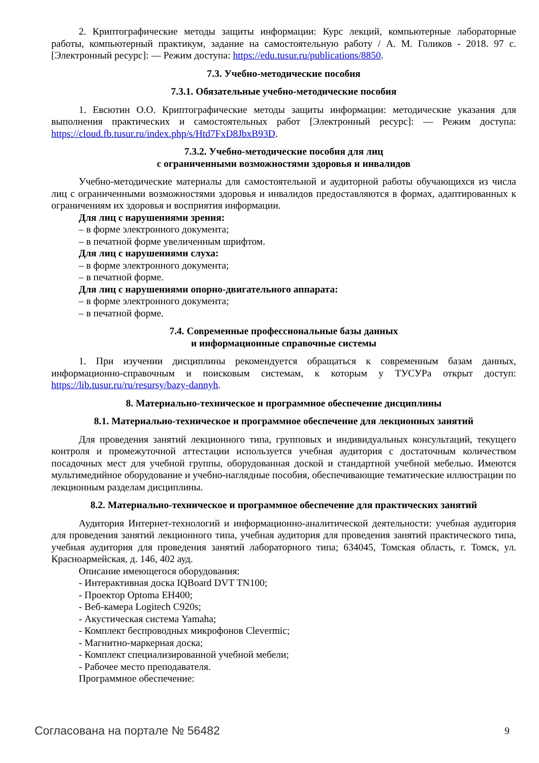2. Криптографические методы защиты информации: Курс лекций, компьютерные лабораторные работы, компьютерный практикум, задание на самостоятельную работу / А. М. Голиков - 2018. 97 с. [Электронный ресурс]: — Режим доступа: https://edu.tusur.ru/publications/8850.
7.3. Учебно-методические пособия
7.3.1. Обязательные учебно-методические пособия
1. Евсютин О.О. Криптографические методы защиты информации: методические указания для выполнения практических и самостоятельных работ [Электронный ресурс]: — Режим доступа: https://cloud.fb.tusur.ru/index.php/s/Htd7FxD8JbxB93D.
7.3.2. Учебно-методические пособия для лиц
с ограниченными возможностями здоровья и инвалидов
Учебно-методические материалы для самостоятельной и аудиторной работы обучающихся из числа лиц с ограниченными возможностями здоровья и инвалидов предоставляются в формах, адаптированных к ограничениям их здоровья и восприятия информации.
Для лиц с нарушениями зрения:
– в форме электронного документа;
– в печатной форме увеличенным шрифтом.
Для лиц с нарушениями слуха:
– в форме электронного документа;
– в печатной форме.
Для лиц с нарушениями опорно-двигательного аппарата:
– в форме электронного документа;
– в печатной форме.
7.4. Современные профессиональные базы данных
и информационные справочные системы
1. При изучении дисциплины рекомендуется обращаться к современным базам данных, информационно-справочным и поисковым системам, к которым у ТУСУРа открыт доступ: https://lib.tusur.ru/ru/resursy/bazy-dannyh.
8. Материально-техническое и программное обеспечение дисциплины
8.1. Материально-техническое и программное обеспечение для лекционных занятий
Для проведения занятий лекционного типа, групповых и индивидуальных консультаций, текущего контроля и промежуточной аттестации используется учебная аудитория с достаточным количеством посадочных мест для учебной группы, оборудованная доской и стандартной учебной мебелью. Имеются мультимедийное оборудование и учебно-наглядные пособия, обеспечивающие тематические иллюстрации по лекционным разделам дисциплины.
8.2. Материально-техническое и программное обеспечение для практических занятий
Аудитория Интернет-технологий и информационно-аналитической деятельности: учебная аудитория для проведения занятий лекционного типа, учебная аудитория для проведения занятий практического типа, учебная аудитория для проведения занятий лабораторного типа; 634045, Томская область, г. Томск, ул. Красноармейская, д. 146, 402 ауд.
Описание имеющегося оборудования:
- Интерактивная доска IQBoard DVT TN100;
- Проектор Optoma EH400;
- Веб-камера Logitech C920s;
- Акустическая система Yamaha;
- Комплект беспроводных микрофонов Clevermic;
- Магнитно-маркерная доска;
- Комплект специализированной учебной мебели;
- Рабочее место преподавателя.
Программное обеспечение:
Согласована на портале № 56482 9